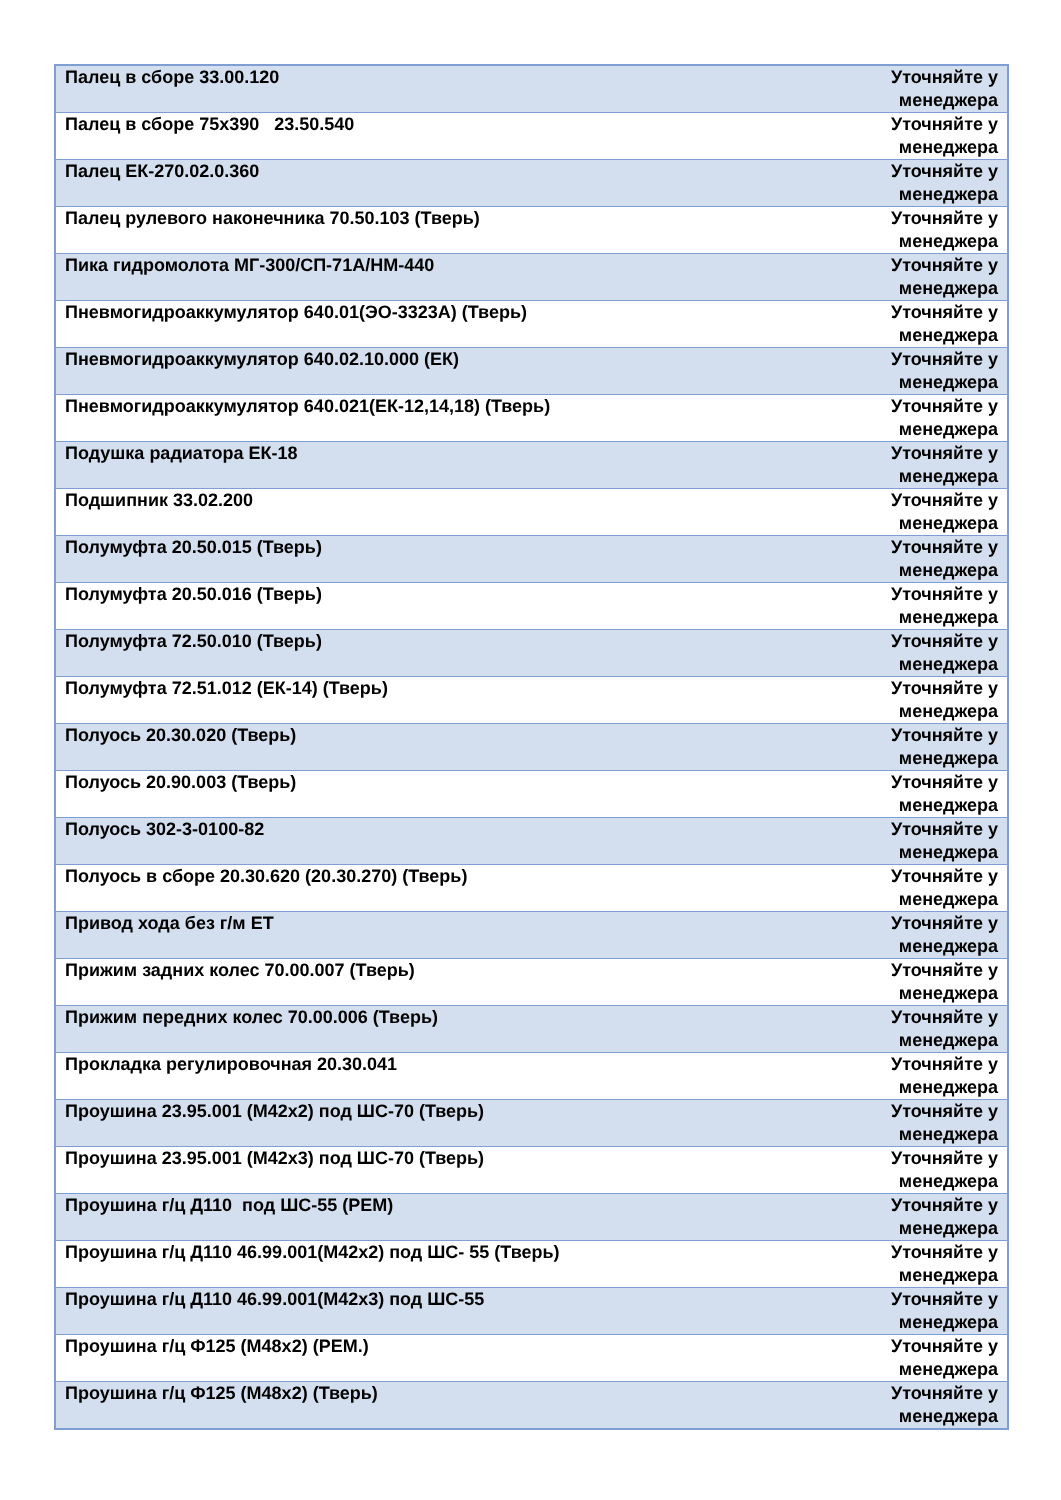| Палец в сборе 33.00.120 | Уточняйте у менеджера |
| Палец в сборе 75х390 23.50.540 | Уточняйте у менеджера |
| Палец ЕК-270.02.0.360 | Уточняйте у менеджера |
| Палец рулевого наконечника 70.50.103 (Тверь) | Уточняйте у менеджера |
| Пика гидромолота МГ-300/СП-71А/НМ-440 | Уточняйте у менеджера |
| Пневмогидроаккумулятор 640.01(ЭО-3323А) (Тверь) | Уточняйте у менеджера |
| Пневмогидроаккумулятор 640.02.10.000 (ЕК) | Уточняйте у менеджера |
| Пневмогидроаккумулятор 640.021(ЕК-12,14,18) (Тверь) | Уточняйте у менеджера |
| Подушка радиатора ЕК-18 | Уточняйте у менеджера |
| Подшипник 33.02.200 | Уточняйте у менеджера |
| Полумуфта 20.50.015 (Тверь) | Уточняйте у менеджера |
| Полумуфта 20.50.016 (Тверь) | Уточняйте у менеджера |
| Полумуфта 72.50.010 (Тверь) | Уточняйте у менеджера |
| Полумуфта 72.51.012 (ЕК-14) (Тверь) | Уточняйте у менеджера |
| Полуось 20.30.020 (Тверь) | Уточняйте у менеджера |
| Полуось 20.90.003 (Тверь) | Уточняйте у менеджера |
| Полуось 302-3-0100-82 | Уточняйте у менеджера |
| Полуось в сборе 20.30.620 (20.30.270) (Тверь) | Уточняйте у менеджера |
| Привод хода без г/м ЕТ | Уточняйте у менеджера |
| Прижим задних колес 70.00.007 (Тверь) | Уточняйте у менеджера |
| Прижим передних колес 70.00.006 (Тверь) | Уточняйте у менеджера |
| Прокладка регулировочная 20.30.041 | Уточняйте у менеджера |
| Проушина 23.95.001 (М42х2) под ШС-70 (Тверь) | Уточняйте у менеджера |
| Проушина 23.95.001 (М42х3) под ШС-70 (Тверь) | Уточняйте у менеджера |
| Проушина г/ц Д110 под ШС-55 (РЕМ) | Уточняйте у менеджера |
| Проушина г/ц Д110 46.99.001(М42х2) под ШС- 55 (Тверь) | Уточняйте у менеджера |
| Проушина г/ц Д110 46.99.001(М42х3) под ШС-55 | Уточняйте у менеджера |
| Проушина г/ц Ф125 (М48х2) (РЕМ.) | Уточняйте у менеджера |
| Проушина г/ц Ф125 (М48х2) (Тверь) | Уточняйте у менеджера |